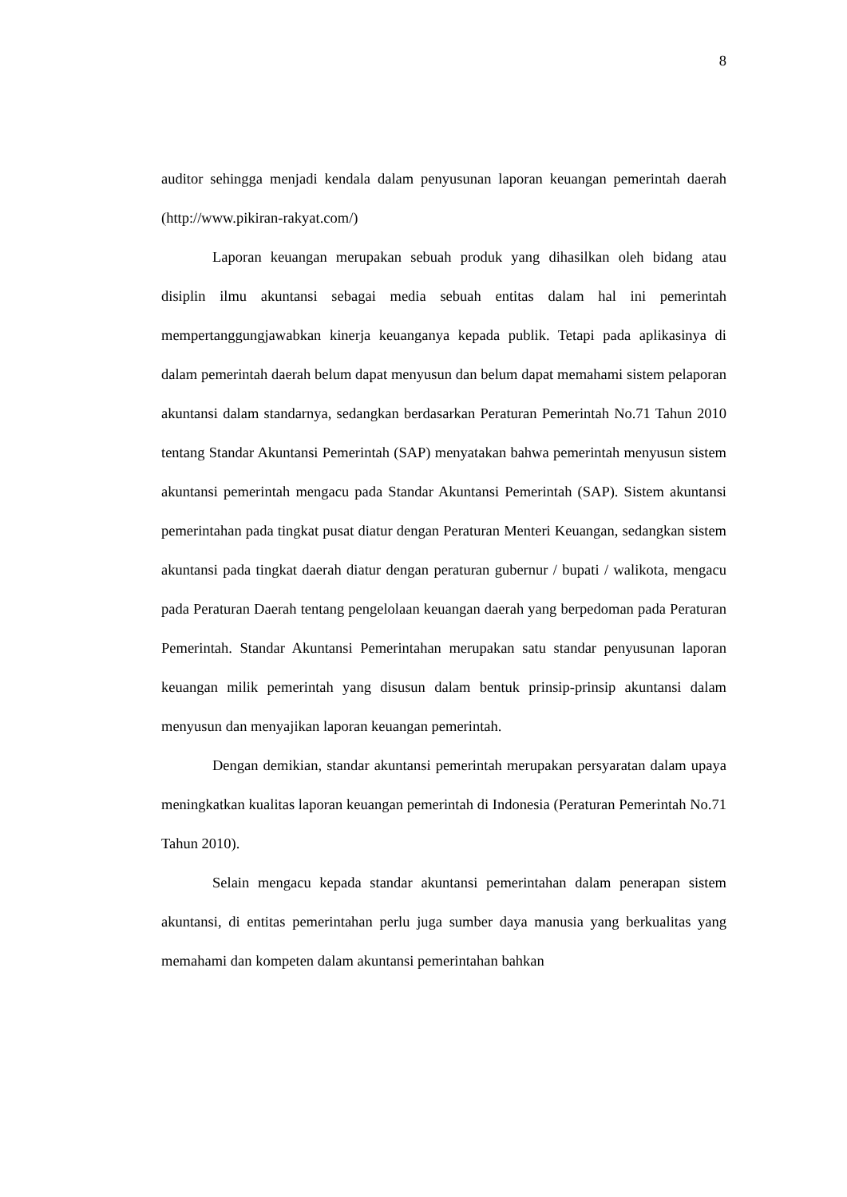8
auditor sehingga menjadi kendala dalam penyusunan laporan keuangan pemerintah daerah (http://www.pikiran-rakyat.com/)
Laporan keuangan merupakan sebuah produk yang dihasilkan oleh bidang atau disiplin ilmu akuntansi sebagai media sebuah entitas dalam hal ini pemerintah mempertanggungjawabkan kinerja keuanganya kepada publik. Tetapi pada aplikasinya di dalam pemerintah daerah belum dapat menyusun dan belum dapat memahami sistem pelaporan akuntansi dalam standarnya, sedangkan berdasarkan Peraturan Pemerintah No.71 Tahun 2010 tentang Standar Akuntansi Pemerintah (SAP) menyatakan bahwa pemerintah menyusun sistem akuntansi pemerintah mengacu pada Standar Akuntansi Pemerintah (SAP). Sistem akuntansi pemerintahan pada tingkat pusat diatur dengan Peraturan Menteri Keuangan, sedangkan sistem akuntansi pada tingkat daerah diatur dengan peraturan gubernur / bupati / walikota, mengacu pada Peraturan Daerah tentang pengelolaan keuangan daerah yang berpedoman pada Peraturan Pemerintah. Standar Akuntansi Pemerintahan merupakan satu standar penyusunan laporan keuangan milik pemerintah yang disusun dalam bentuk prinsip-prinsip akuntansi dalam menyusun dan menyajikan laporan keuangan pemerintah.
Dengan demikian, standar akuntansi pemerintah merupakan persyaratan dalam upaya meningkatkan kualitas laporan keuangan pemerintah di Indonesia (Peraturan Pemerintah No.71 Tahun 2010).
Selain mengacu kepada standar akuntansi pemerintahan dalam penerapan sistem akuntansi, di entitas pemerintahan perlu juga sumber daya manusia yang berkualitas yang memahami dan kompeten dalam akuntansi pemerintahan bahkan